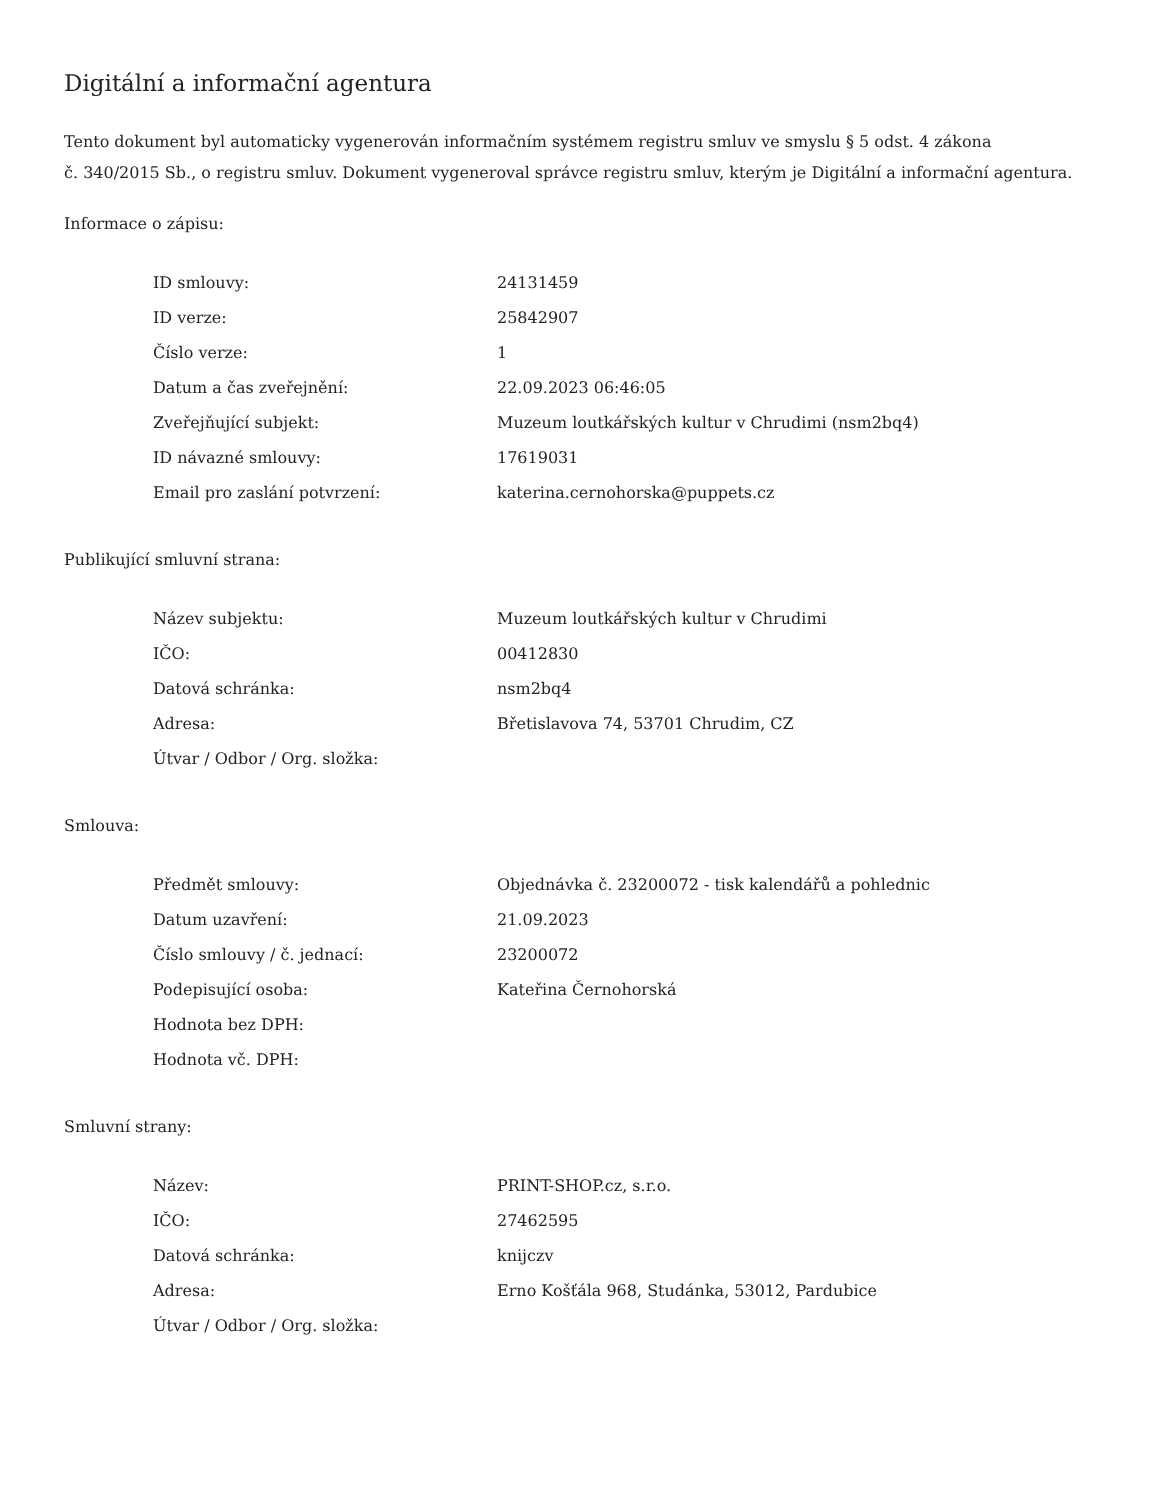Digitální a informační agentura
Tento dokument byl automaticky vygenerován informačním systémem registru smluv ve smyslu § 5 odst. 4 zákona
č. 340/2015 Sb., o registru smluv. Dokument vygeneroval správce registru smluv, kterým je Digitální a informační agentura.
Informace o zápisu:
| ID smlouvy: | 24131459 |
| ID verze: | 25842907 |
| Číslo verze: | 1 |
| Datum a čas zveřejnění: | 22.09.2023 06:46:05 |
| Zveřejňující subjekt: | Muzeum loutkářských kultur v Chrudimi (nsm2bq4) |
| ID návazné smlouvy: | 17619031 |
| Email pro zaslání potvrzení: | katerina.cernohorska@puppets.cz |
Publikující smluvní strana:
| Název subjektu: | Muzeum loutkářských kultur v Chrudimi |
| IČO: | 00412830 |
| Datová schránka: | nsm2bq4 |
| Adresa: | Břetislavova 74, 53701 Chrudim, CZ |
| Útvar / Odbor / Org. složka: | |
Smlouva:
| Předmět smlouvy: | Objednávka č. 23200072 - tisk kalendářů a pohlednic |
| Datum uzavření: | 21.09.2023 |
| Číslo smlouvy / č. jednací: | 23200072 |
| Podepisující osoba: | Kateřina Černohorská |
| Hodnota bez DPH: | |
| Hodnota vč. DPH: | |
Smluvní strany:
| Název: | PRINT-SHOP.cz, s.r.o. |
| IČO: | 27462595 |
| Datová schránka: | knijczv |
| Adresa: | Erno Košťála 968, Studánka, 53012, Pardubice |
| Útvar / Odbor / Org. složka: | |